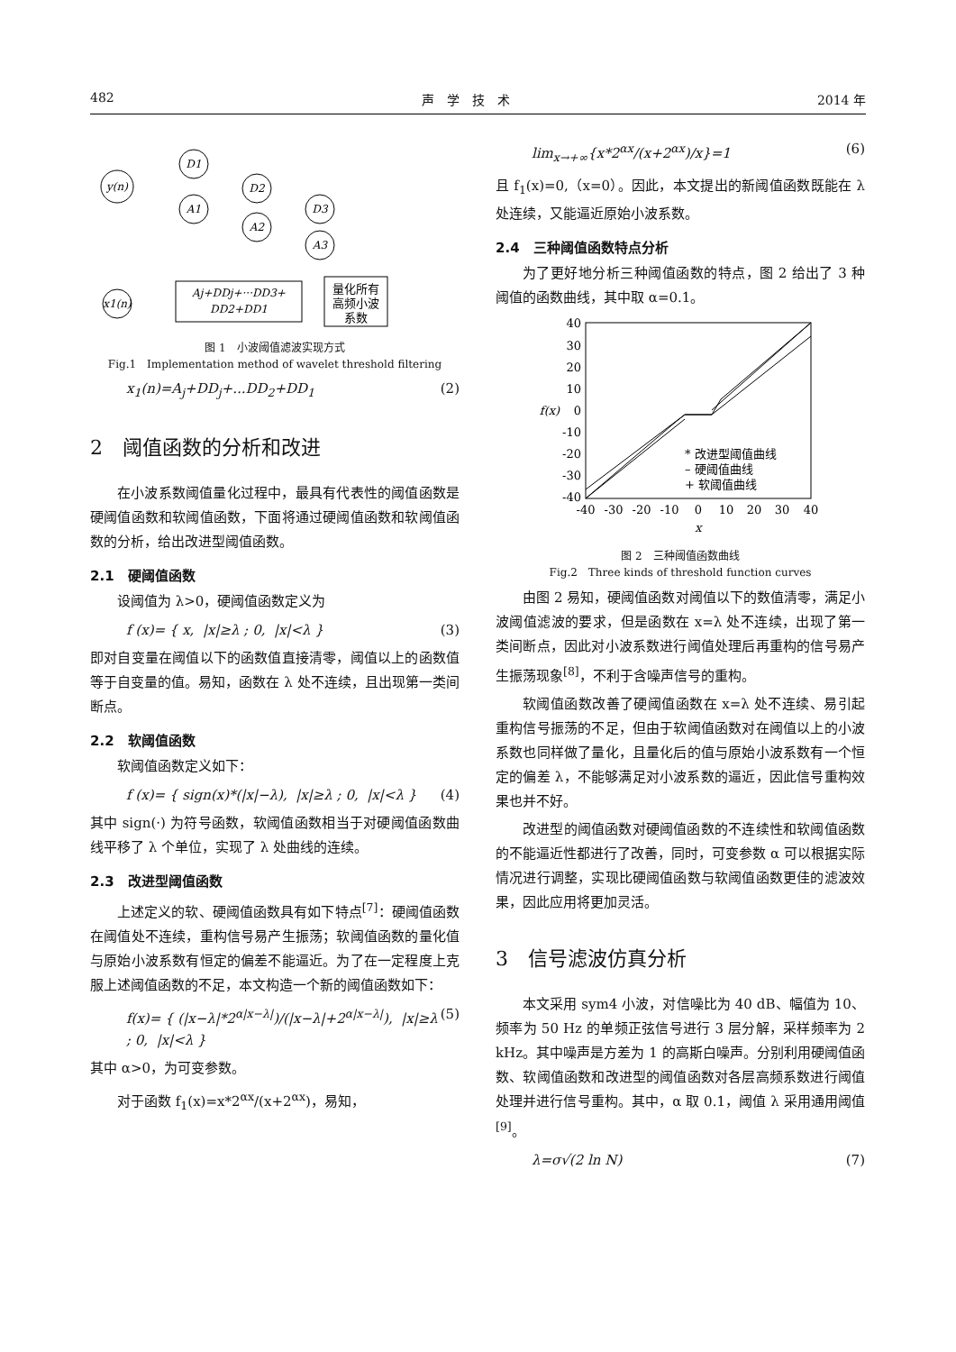482 声　学　技　术 2014 年
y(n)
D1
A1
D2
A2
D3
A3
Aj+DDj+···DD3+
DD2+DD1
x1(n)
量化所有
高频小波
系数
图 1　小波阈值滤波实现方式
Fig.1　Implementation method of wavelet threshold filtering
x<sub>1</sub>(n)=A<sub>j</sub>+DD<sub>j</sub>+...DD<sub>2</sub>+DD<sub>1</sub> (2)
2　阈值函数的分析和改进
在小波系数阈值量化过程中，最具有代表性的阈值函数是硬阈值函数和软阈值函数，下面将通过硬阈值函数和软阈值函数的分析，给出改进型阈值函数。
2.1　硬阈值函数
设阈值为 λ>0，硬阈值函数定义为
f (x)= { x, |x|≥λ ; 0, |x|<λ } (3)
即对自变量在阈值以下的函数值直接清零，阈值以上的函数值等于自变量的值。易知，函数在 λ 处不连续，且出现第一类间断点。
2.2　软阈值函数
软阈值函数定义如下：
f (x)= { sign(x)*(|x|−λ), |x|≥λ ; 0, |x|<λ } (4)
其中 sign(·) 为符号函数，软阈值函数相当于对硬阈值函数曲线平移了 λ 个单位，实现了 λ 处曲线的连续。
2.3　改进型阈值函数
上述定义的软、硬阈值函数具有如下特点<sup>[7]</sup>：硬阈值函数在阈值处不连续，重构信号易产生振荡；软阈值函数的量化值与原始小波系数有恒定的偏差不能逼近。为了在一定程度上克服上述阈值函数的不足，本文构造一个新的阈值函数如下：
f(x)= { (|x−λ|*2<sup>α|x−λ|</sup>)/(|x−λ|+2<sup>α|x−λ|</sup>), |x|≥λ ; 0, |x|<λ } (5)
其中 α>0，为可变参数。
对于函数 f<sub>1</sub>(x)=x*2<sup>αx</sup>/(x+2<sup>αx</sup>)，易知，
lim<sub>x→+∞</sub>{x*2<sup>αx</sup>/(x+2<sup>αx</sup>)/x}=1 (6)
且 f<sub>1</sub>(x)=0,（x=0）。因此，本文提出的新阈值函数既能在 λ 处连续，又能逼近原始小波系数。
2.4　三种阈值函数特点分析
为了更好地分析三种阈值函数的特点，图 2 给出了 3 种阈值的函数曲线，其中取 α=0.1。
40
30
20
10
0
-10
-20
-30
-40
-40
-30
-20
-10
0
10
20
30
40
x
f(x)
* 改进型阈值曲线
– 硬阈值曲线
+ 软阈值曲线
图 2　三种阈值函数曲线
Fig.2　Three kinds of threshold function curves
由图 2 易知，硬阈值函数对阈值以下的数值清零，满足小波阈值滤波的要求，但是函数在 x=λ 处不连续，出现了第一类间断点，因此对小波系数进行阈值处理后再重构的信号易产生振荡现象<sup>[8]</sup>，不利于含噪声信号的重构。
软阈值函数改善了硬阈值函数在 x=λ 处不连续、易引起重构信号振荡的不足，但由于软阈值函数对在阈值以上的小波系数也同样做了量化，且量化后的值与原始小波系数有一个恒定的偏差 λ，不能够满足对小波系数的逼近，因此信号重构效果也并不好。
改进型的阈值函数对硬阈值函数的不连续性和软阈值函数的不能逼近性都进行了改善，同时，可变参数 α 可以根据实际情况进行调整，实现比硬阈值函数与软阈值函数更佳的滤波效果，因此应用将更加灵活。
3　信号滤波仿真分析
本文采用 sym4 小波，对信噪比为 40 dB、幅值为 10、频率为 50 Hz 的单频正弦信号进行 3 层分解，采样频率为 2 kHz。其中噪声是方差为 1 的高斯白噪声。分别利用硬阈值函数、软阈值函数和改进型的阈值函数对各层高频系数进行阈值处理并进行信号重构。其中，α 取 0.1，阈值 λ 采用通用阈值<sup>[9]</sup>。
λ=σ√(2 ln N) (7)